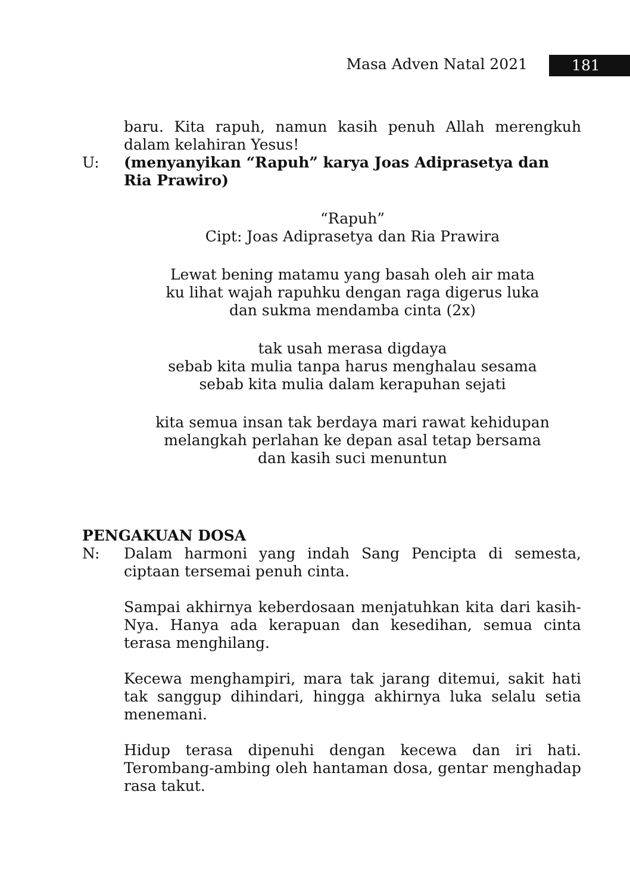Masa Adven Natal 2021 181
baru. Kita rapuh, namun kasih penuh Allah merengkuh dalam kelahiran Yesus!
U: (menyanyikan “Rapuh” karya Joas Adiprasetya dan Ria Prawiro)
“Rapuh”
Cipt: Joas Adiprasetya dan Ria Prawira
Lewat bening matamu yang basah oleh air mata
ku lihat wajah rapuhku dengan raga digerus luka
dan sukma mendamba cinta (2x)
tak usah merasa digdaya
sebab kita mulia tanpa harus menghalau sesama
sebab kita mulia dalam kerapuhan sejati
kita semua insan tak berdaya mari rawat kehidupan
melangkah perlahan ke depan asal tetap bersama
dan kasih suci menuntun
PENGAKUAN DOSA
N: Dalam harmoni yang indah Sang Pencipta di semesta, ciptaan tersemai penuh cinta.
Sampai akhirnya keberdosaan menjatuhkan kita dari kasih-Nya. Hanya ada kerapuan dan kesedihan, semua cinta terasa menghilang.
Kecewa menghampiri, mara tak jarang ditemui, sakit hati tak sanggup dihindari, hingga akhirnya luka selalu setia menemani.
Hidup terasa dipenuhi dengan kecewa dan iri hati. Terombang-ambing oleh hantaman dosa, gentar menghadap rasa takut.